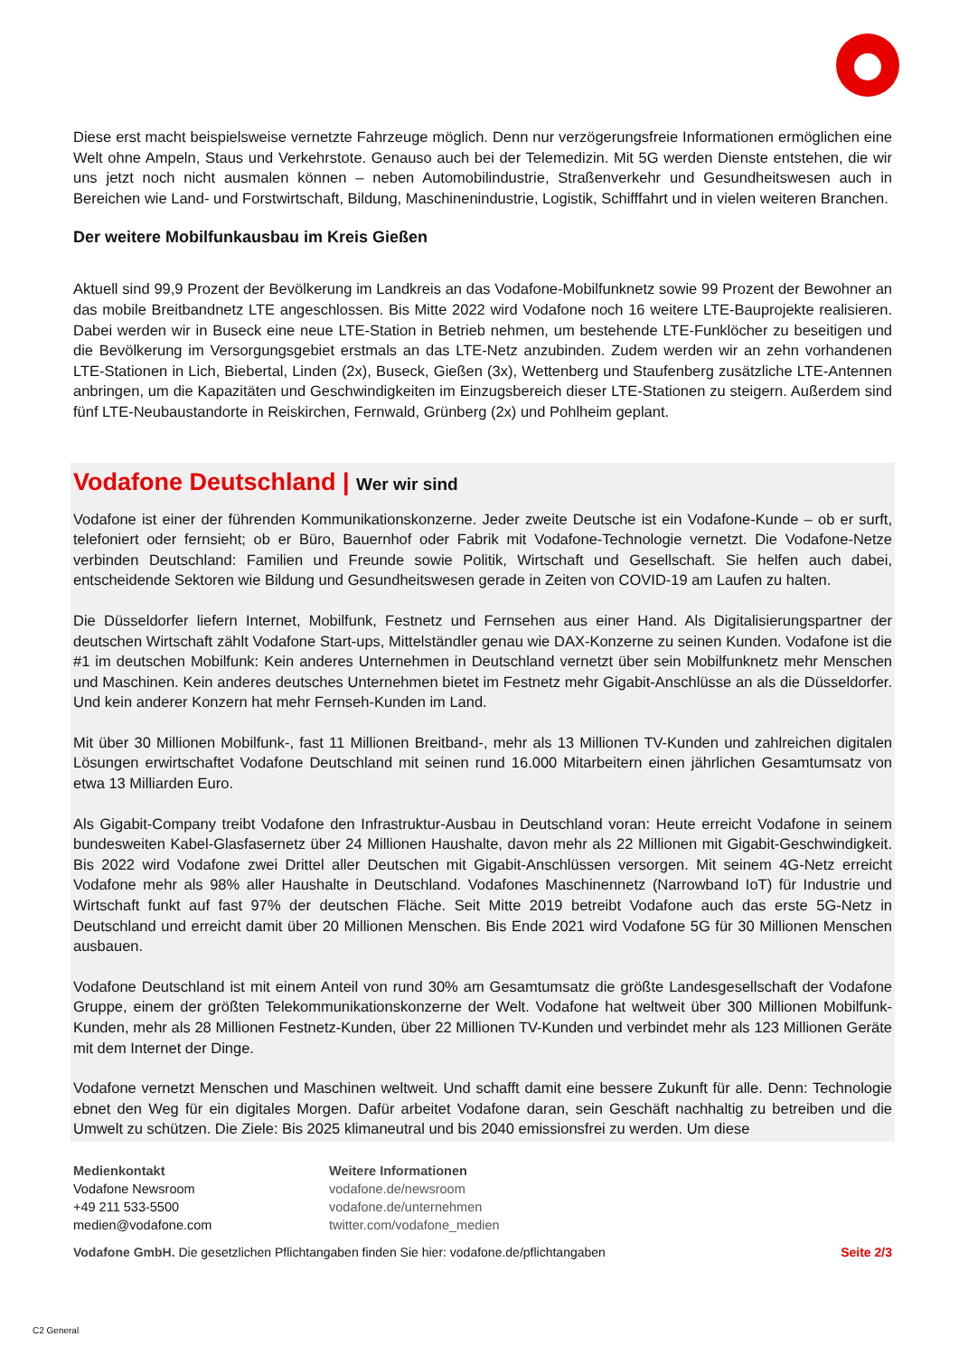Diese erst macht beispielsweise vernetzte Fahrzeuge möglich. Denn nur verzögerungsfreie Informationen ermöglichen eine Welt ohne Ampeln, Staus und Verkehrstote. Genauso auch bei der Telemedizin. Mit 5G werden Dienste entstehen, die wir uns jetzt noch nicht ausmalen können – neben Automobilindustrie, Straßenverkehr und Gesundheitswesen auch in Bereichen wie Land- und Forstwirtschaft, Bildung, Maschinenindustrie, Logistik, Schifffahrt und in vielen weiteren Branchen.
Der weitere Mobilfunkausbau im Kreis Gießen
Aktuell sind 99,9 Prozent der Bevölkerung im Landkreis an das Vodafone-Mobilfunknetz sowie 99 Prozent der Bewohner an das mobile Breitbandnetz LTE angeschlossen. Bis Mitte 2022 wird Vodafone noch 16 weitere LTE-Bauprojekte realisieren. Dabei werden wir in Buseck eine neue LTE-Station in Betrieb nehmen, um bestehende LTE-Funklöcher zu beseitigen und die Bevölkerung im Versorgungsgebiet erstmals an das LTE-Netz anzubinden. Zudem werden wir an zehn vorhandenen LTE-Stationen in Lich, Biebertal, Linden (2x), Buseck, Gießen (3x), Wettenberg und Staufenberg zusätzliche LTE-Antennen anbringen, um die Kapazitäten und Geschwindigkeiten im Einzugsbereich dieser LTE-Stationen zu steigern. Außerdem sind fünf LTE-Neubaustandorte in Reiskirchen, Fernwald, Grünberg (2x) und Pohlheim geplant.
Vodafone Deutschland | Wer wir sind
Vodafone ist einer der führenden Kommunikationskonzerne. Jeder zweite Deutsche ist ein Vodafone-Kunde – ob er surft, telefoniert oder fernsieht; ob er Büro, Bauernhof oder Fabrik mit Vodafone-Technologie vernetzt. Die Vodafone-Netze verbinden Deutschland: Familien und Freunde sowie Politik, Wirtschaft und Gesellschaft. Sie helfen auch dabei, entscheidende Sektoren wie Bildung und Gesundheitswesen gerade in Zeiten von COVID-19 am Laufen zu halten.
Die Düsseldorfer liefern Internet, Mobilfunk, Festnetz und Fernsehen aus einer Hand. Als Digitalisierungspartner der deutschen Wirtschaft zählt Vodafone Start-ups, Mittelständler genau wie DAX-Konzerne zu seinen Kunden. Vodafone ist die #1 im deutschen Mobilfunk: Kein anderes Unternehmen in Deutschland vernetzt über sein Mobilfunknetz mehr Menschen und Maschinen. Kein anderes deutsches Unternehmen bietet im Festnetz mehr Gigabit-Anschlüsse an als die Düsseldorfer. Und kein anderer Konzern hat mehr Fernseh-Kunden im Land.
Mit über 30 Millionen Mobilfunk-, fast 11 Millionen Breitband-, mehr als 13 Millionen TV-Kunden und zahlreichen digitalen Lösungen erwirtschaftet Vodafone Deutschland mit seinen rund 16.000 Mitarbeitern einen jährlichen Gesamtumsatz von etwa 13 Milliarden Euro.
Als Gigabit-Company treibt Vodafone den Infrastruktur-Ausbau in Deutschland voran: Heute erreicht Vodafone in seinem bundesweiten Kabel-Glasfasernetz über 24 Millionen Haushalte, davon mehr als 22 Millionen mit Gigabit-Geschwindigkeit. Bis 2022 wird Vodafone zwei Drittel aller Deutschen mit Gigabit-Anschlüssen versorgen. Mit seinem 4G-Netz erreicht Vodafone mehr als 98% aller Haushalte in Deutschland. Vodafones Maschinennetz (Narrowband IoT) für Industrie und Wirtschaft funkt auf fast 97% der deutschen Fläche. Seit Mitte 2019 betreibt Vodafone auch das erste 5G-Netz in Deutschland und erreicht damit über 20 Millionen Menschen. Bis Ende 2021 wird Vodafone 5G für 30 Millionen Menschen ausbauen.
Vodafone Deutschland ist mit einem Anteil von rund 30% am Gesamtumsatz die größte Landesgesellschaft der Vodafone Gruppe, einem der größten Telekommunikationskonzerne der Welt. Vodafone hat weltweit über 300 Millionen Mobilfunk-Kunden, mehr als 28 Millionen Festnetz-Kunden, über 22 Millionen TV-Kunden und verbindet mehr als 123 Millionen Geräte mit dem Internet der Dinge.
Vodafone vernetzt Menschen und Maschinen weltweit. Und schafft damit eine bessere Zukunft für alle. Denn: Technologie ebnet den Weg für ein digitales Morgen. Dafür arbeitet Vodafone daran, sein Geschäft nachhaltig zu betreiben und die Umwelt zu schützen. Die Ziele: Bis 2025 klimaneutral und bis 2040 emissionsfrei zu werden. Um diese
Medienkontakt
Vodafone Newsroom
+49 211 533-5500
medien@vodafone.com
Weitere Informationen
vodafone.de/newsroom
vodafone.de/unternehmen
twitter.com/vodafone_medien
Vodafone GmbH. Die gesetzlichen Pflichtangaben finden Sie hier: vodafone.de/pflichtangaben Seite 2/3
C2 General